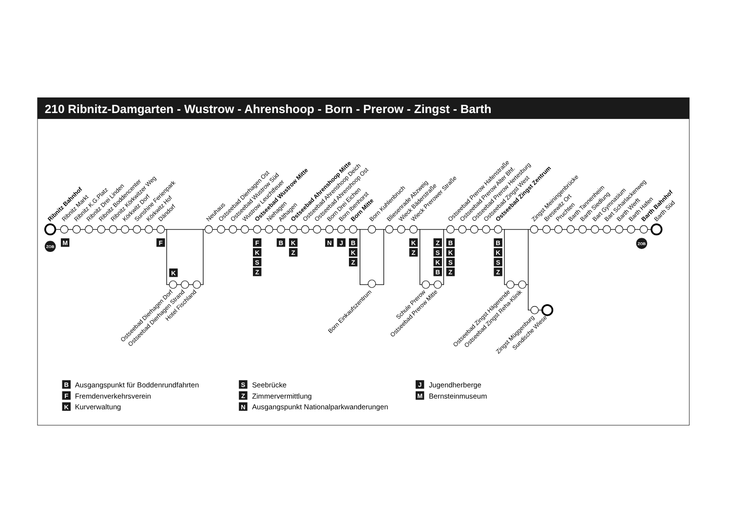210 Ribnitz-Damgarten - Wustrow - Ahrenshoop - Born - Prerow - Zingst - Barth
ZOB
ZOB
Ribnitz Bahnhof
Ribnitz Markt
Ribnitz K.G.Platz
Ribnitz Drei Linden
Ribnitz Boddencenter
Ribnitz Körkwitzer Weg
Körkwitz Dorf
Sunshine Ferienpark
Körkwitz Hof
Dändorf
Neuhaus
Ostseebad Dierhagen Ost
Ostseebad Wustrow Süd
Wustrow Leuchtfeuer
Ostseebad Wustrow Mitte
Niehagen
Althagen
Ostseebad Ahrenshoop Mitte
Ostseebad Ahrenshoop Deich
Ostseebad Ahrenshoop Ost
Born Drei Eichen
Born Ibenhorst
Born Mitte
Born Kuhlenbruch
Bliesenrade Abzweig
Wieck Bäderstraße
Wieck Prerower Straße
Ostseebad Prerow Hafenstraße
Ostseebad Prerow Alter Bhf.
Ostseebad Prerow Hertesburg
Ostseebad Zingst West
Ostseebad Zingst Zentrum
Zingst Meiningenbrücke
Bresewitz Ort
Pruchten
Barth Tannenheim
Barth Siedlung
Bart Gymnasium
Bart Scharlackenweg
Barth Werft
Barth Hafen
Barth Bahnhof
Barth Süd
Ostseebad Dierhagen Dorf
Ostseebad Dierhagen Strand
Hotel Fischland
Born Einkaufszentrum
Schule Prerow
Ostseebad Prerow Mitte
Ostseebad Zingst Hägerende
Ostseebad Zingst Reha-Klinik
Zingst Müggenburg
Sundische Wiese
M
F
K
F
K
S
Z
B
K
Z
N
J
B
K
Z
K
Z
Z
S
K
B
B
K
S
Z
B
K
S
Z
B
F
K
S
Z
N
J
M
Ausgangspunkt für Boddenrundfahrten
Fremdenverkehrsverein
Kurverwaltung
Seebrücke
Zimmervermittlung
Ausgangspunkt Nationalparkwanderungen
Jugendherberge
Bernsteinmuseum